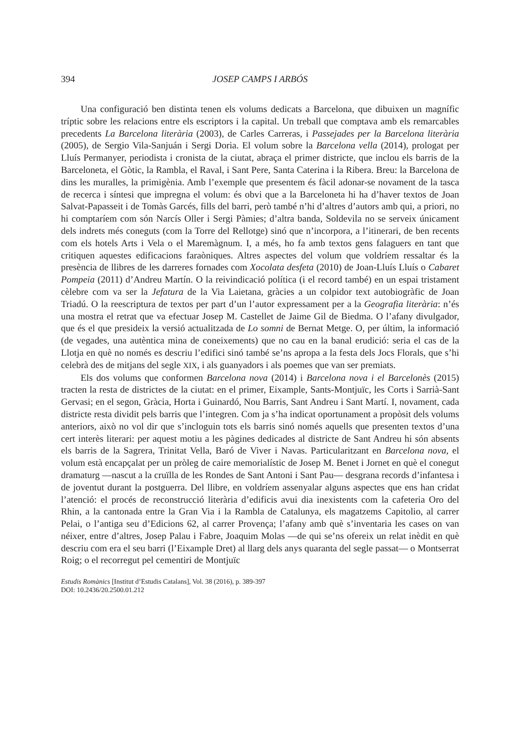394 JOSEP CAMPS I ARBÓS
Una configuració ben distinta tenen els volums dedicats a Barcelona, que dibuixen un magnífic tríptic sobre les relacions entre els escriptors i la capital. Un treball que comptava amb els remarcables precedents La Barcelona literària (2003), de Carles Carreras, i Passejades per la Barcelona literària (2005), de Sergio Vila-Sanjuán i Sergi Doria. El volum sobre la Barcelona vella (2014), prologat per Lluís Permanyer, periodista i cronista de la ciutat, abraça el primer districte, que inclou els barris de la Barceloneta, el Gòtic, la Rambla, el Raval, i Sant Pere, Santa Caterina i la Ribera. Breu: la Barcelona de dins les muralles, la primigènia. Amb l’exemple que presentem és fàcil adonar-se novament de la tasca de recerca i síntesi que impregna el volum: és obvi que a la Barceloneta hi ha d’haver textos de Joan Salvat-Papasseit i de Tomàs Garcés, fills del barri, però també n’hi d’altres d’autors amb qui, a priori, no hi comptaríem com són Narcís Oller i Sergi Pàmies; d’altra banda, Soldevila no se serveix únicament dels indrets més coneguts (com la Torre del Rellotge) sinó que n’incorpora, a l’itinerari, de ben recents com els hotels Arts i Vela o el Maremàgnum. I, a més, ho fa amb textos gens falaguers en tant que critiquen aquestes edificacions faraòniques. Altres aspectes del volum que voldríem ressaltar és la presència de llibres de les darreres fornades com Xocolata desfeta (2010) de Joan-Lluís Lluís o Cabaret Pompeia (2011) d’Andreu Martín. O la reivindicació política (i el record també) en un espai tristament cèlebre com va ser la Jefatura de la Via Laietana, gràcies a un colpidor text autobiogràfic de Joan Triadú. O la reescriptura de textos per part d’un l’autor expressament per a la Geografia literària: n’és una mostra el retrat que va efectuar Josep M. Castellet de Jaime Gil de Biedma. O l’afany divulgador, que és el que presideix la versió actualitzada de Lo somni de Bernat Metge. O, per últim, la informació (de vegades, una autèntica mina de coneixements) que no cau en la banal erudició: seria el cas de la Llotja en què no només es descriu l’edifici sinó també se’ns apropa a la festa dels Jocs Florals, que s’hi celebrà des de mitjans del segle XIX, i als guanyadors i als poemes que van ser premiats.
Els dos volums que conformen Barcelona nova (2014) i Barcelona nova i el Barcelonès (2015) tracten la resta de districtes de la ciutat: en el primer, Eixample, Sants-Montjuïc, les Corts i Sarrià-Sant Gervasi; en el segon, Gràcia, Horta i Guinardó, Nou Barris, Sant Andreu i Sant Martí. I, novament, cada districte resta dividit pels barris que l’integren. Com ja s’ha indicat oportunament a propòsit dels volums anteriors, això no vol dir que s’incloguin tots els barris sinó només aquells que presenten textos d’una cert interès literari: per aquest motiu a les pàgines dedicades al districte de Sant Andreu hi són absents els barris de la Sagrera, Trinitat Vella, Baró de Viver i Navas. Particularitzant en Barcelona nova, el volum està encapçalat per un pròleg de caire memorialístic de Josep M. Benet i Jornet en què el conegut dramaturg —nascut a la cruïlla de les Rondes de Sant Antoni i Sant Pau— desgrana records d’infantesa i de joventut durant la postguerra. Del llibre, en voldríem assenyalar alguns aspectes que ens han cridat l’atenció: el procés de reconstrucció literària d’edificis avui dia inexistents com la cafeteria Oro del Rhin, a la cantonada entre la Gran Via i la Rambla de Catalunya, els magatzems Capitolio, al carrer Pelai, o l’antiga seu d’Edicions 62, al carrer Provença; l’afany amb què s’inventaria les cases on van néixer, entre d’altres, Josep Palau i Fabre, Joaquim Molas —de qui se’ns ofereix un relat inèdit en què descriu com era el seu barri (l’Eixample Dret) al llarg dels anys quaranta del segle passat— o Montserrat Roig; o el recorregut pel cementiri de Montjuïc
Estudis Romànics [Institut d’Estudis Catalans], Vol. 38 (2016), p. 389-397
DOI: 10.2436/20.2500.01.212